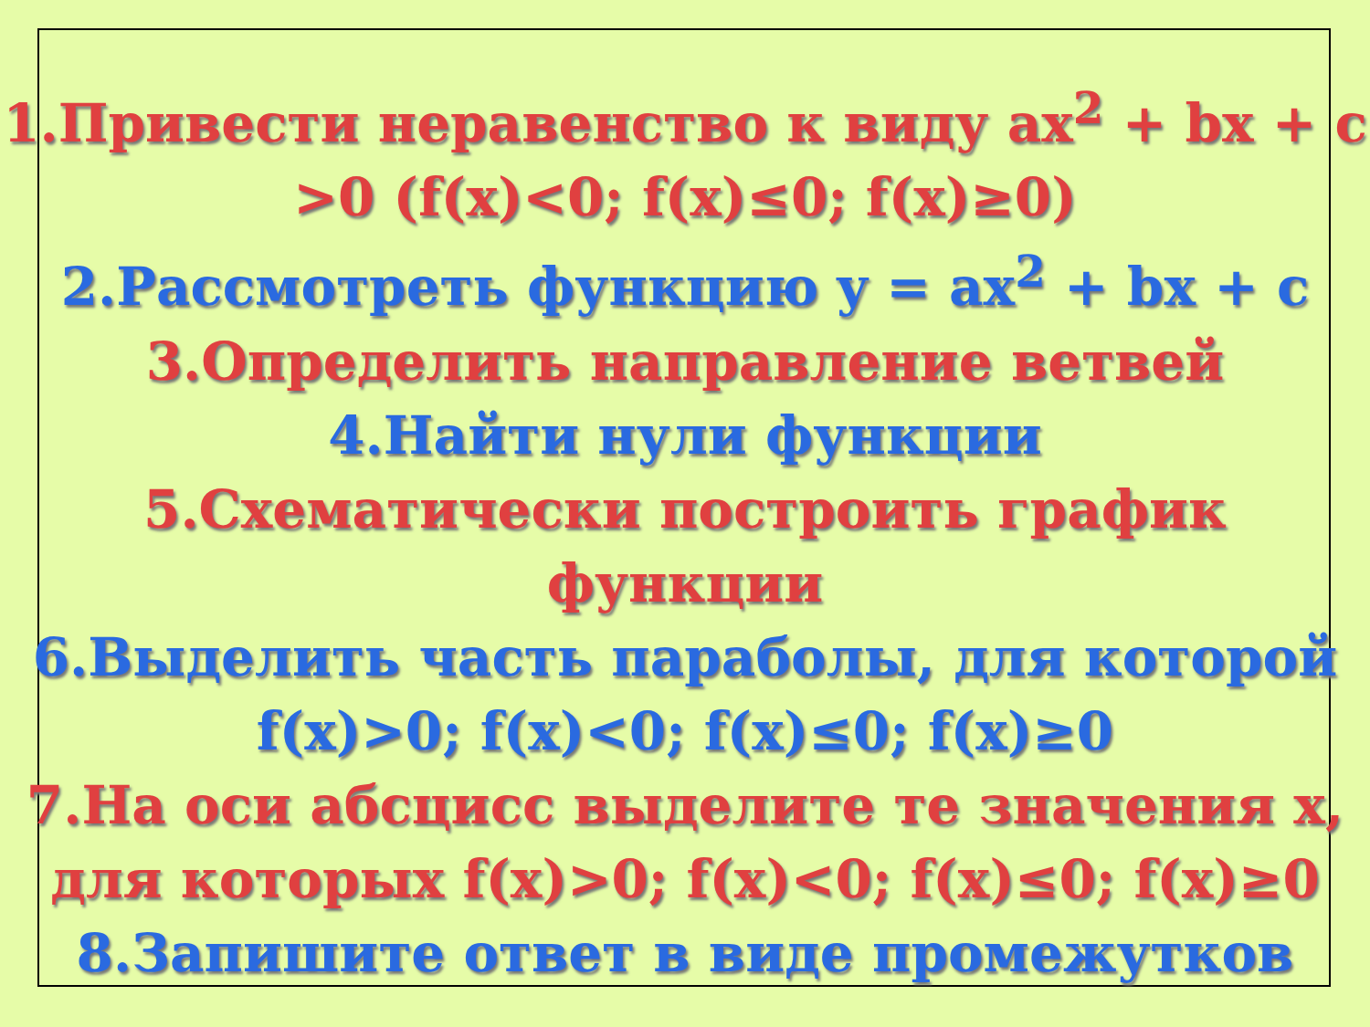1.Привести неравенство к виду ax<sup>2</sup> + bx + c >0 (f(x)<0; f(x)≤0; f(x)≥0)
2.Рассмотреть функцию y = ax<sup>2</sup> + bx + c
3.Определить направление ветвей
4.Найти нули функции
5.Схематически построить график
функции
6.Выделить часть параболы, для которой
f(x)>0; f(x)<0; f(x)≤0; f(x)≥0
7.На оси абсцисс выделите те значения x,
для которых f(x)>0; f(x)<0; f(x)≤0; f(x)≥0
8.Запишите ответ в виде промежутков